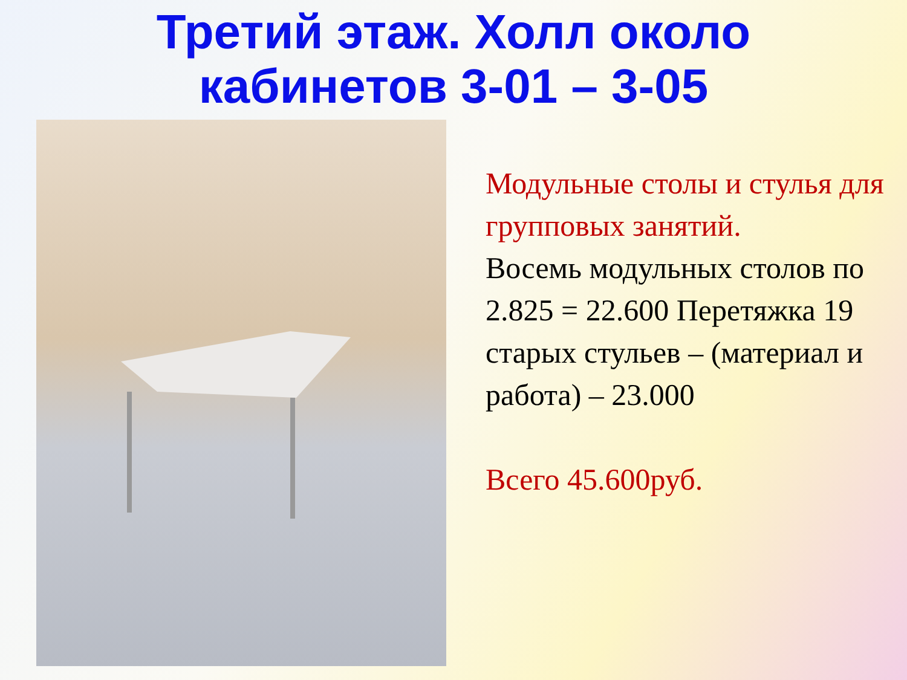Третий этаж. Холл около
кабинетов 3-01 – 3-05
Модульные столы и стулья для групповых занятий.
Восемь модульных столов по 2.825 = 22.600 Перетяжка 19 старых стульев – (материал и работа) – 23.000
Всего 45.600руб.